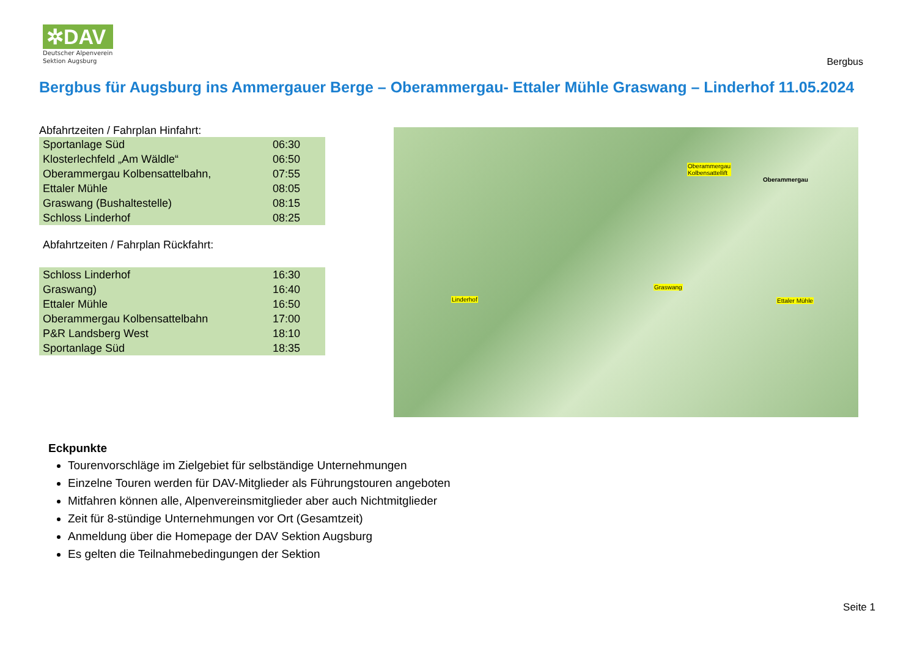✲DAV
Deutscher Alpenverein
Sektion Augsburg
Bergbus
Bergbus für Augsburg ins Ammergauer Berge – Oberammergau- Ettaler Mühle Graswang – Linderhof 11.05.2024
Abfahrtzeiten / Fahrplan Hinfahrt:
| Sportanlage Süd | 06:30 |
| Klosterlechfeld „Am Wäldle“ | 06:50 |
| Oberammergau Kolbensattelbahn, | 07:55 |
| Ettaler Mühle | 08:05 |
| Graswang (Bushaltestelle) | 08:15 |
| Schloss Linderhof | 08:25 |
Abfahrtzeiten / Fahrplan Rückfahrt:
| Schloss Linderhof | 16:30 |
| Graswang) | 16:40 |
| Ettaler Mühle | 16:50 |
| Oberammergau Kolbensattelbahn | 17:00 |
| P&R Landsberg West | 18:10 |
| Sportanlage Süd | 18:35 |
Oberammergau
Kolbensattellift
Oberammergau
Graswang
Linderhof Ettaler Mühle
Eckpunkte
Tourenvorschläge im Zielgebiet für selbständige Unternehmungen
Einzelne Touren werden für DAV-Mitglieder als Führungstouren angeboten
Mitfahren können alle, Alpenvereinsmitglieder aber auch Nichtmitglieder
Zeit für 8-stündige Unternehmungen vor Ort (Gesamtzeit)
Anmeldung über die Homepage der DAV Sektion Augsburg
Es gelten die Teilnahmebedingungen der Sektion
Seite 1